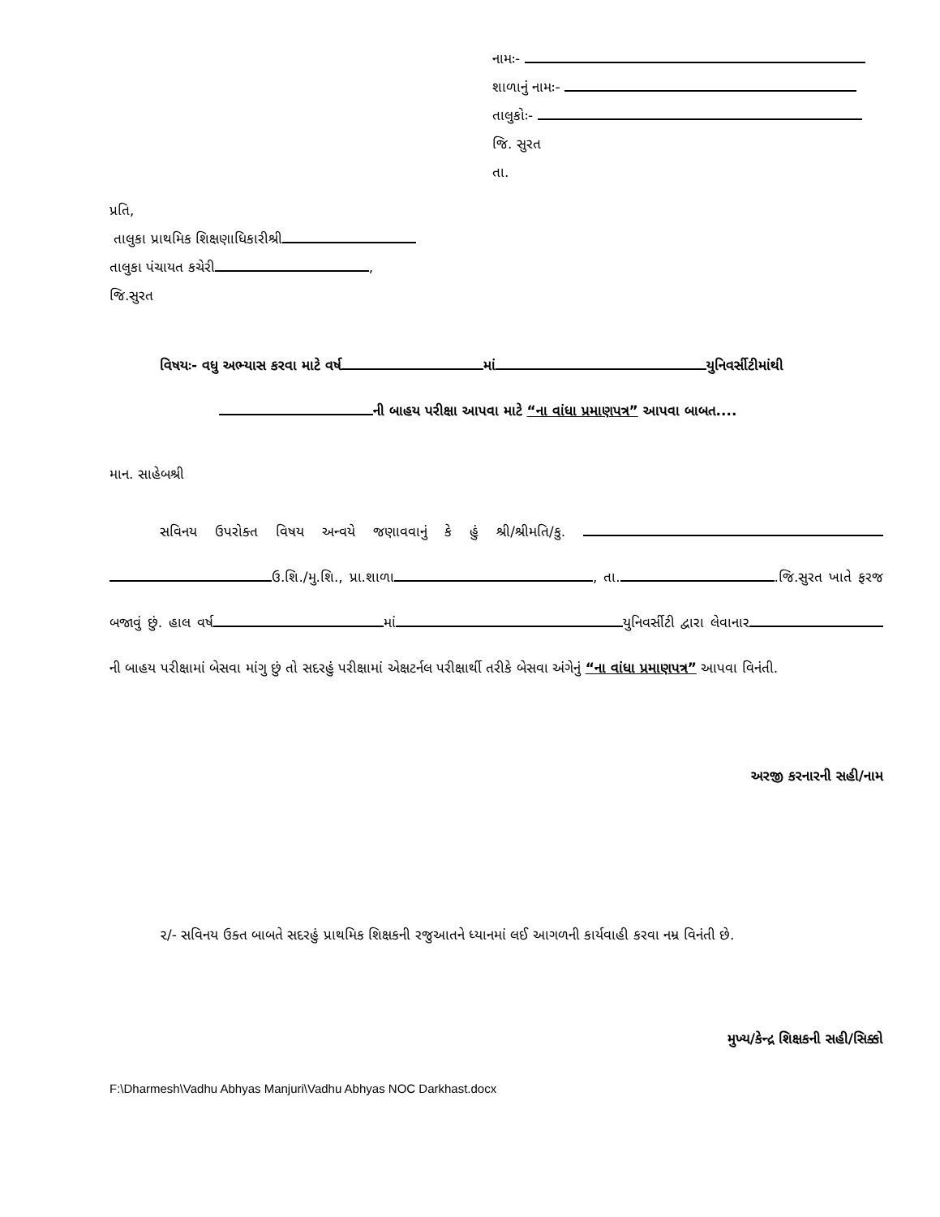નામઃ-
શાળાનું નામઃ-
તાલુકોઃ-
જિ. સુરત
તા.
પ્રતિ,
તાલુકા પ્રાથમિક શિક્ષણાધિકારીશ્રી
તાલુકા પંચાયત કચેરી ,
જિ.સુરત
વિષયઃ- વધુ અભ્યાસ કરવા માટે વર્ષ માં યુનિવર્સીટીમાંથી
ની બાહય પરીક્ષા આપવા માટે “ના વાંધા પ્રમાણપત્ર” આપવા બાબત....
માન. સાહેબશ્રી
સવિનય ઉપરોક્ત વિષય અન્વયે જણાવવાનું કે હું શ્રી/શ્રીમતિ/કુ. ઉ.શિ./મુ.શિ., પ્રા.શાળા , તા. .જિ.સુરત ખાતે ફરજ બજાવું છું. હાલ વર્ષ માં યુનિવર્સીટી દ્વારા લેવાનાર ની બાહય પરીક્ષામાં બેસવા માંગુ છું તો સદરહું પરીક્ષામાં એક્ષટર્નલ પરીક્ષાર્થી તરીકે બેસવા અંગેનું “ના વાંધા પ્રમાણપત્ર” આપવા વિનંતી.
અરજી કરનારની સહી/નામ
૨/- સવિનય ઉક્ત બાબતે સદરહું પ્રાથમિક શિક્ષકની રજુઆતને ધ્યાનમાં લઈ આગળની કાર્યવાહી કરવા નમ્ર વિનંતી છે.
મુખ્ય/કેન્દ્ર શિક્ષકની સહી/સિક્કો
F:\Dharmesh\Vadhu Abhyas Manjuri\Vadhu Abhyas NOC Darkhast.docx